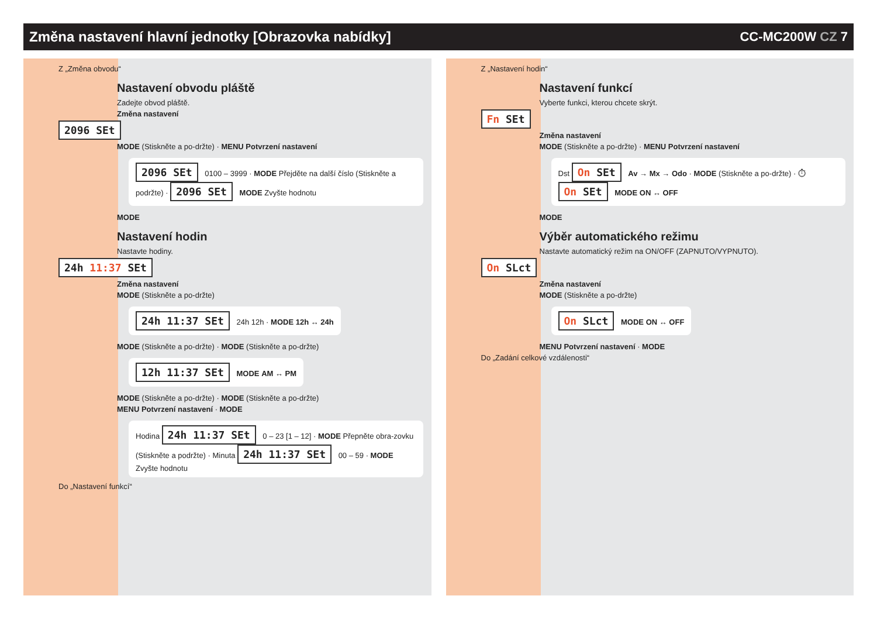Změna nastavení hlavní jednotky [Obrazovka nabídky]
CC-MC200W CZ 7
Z „Změna obvodu“
Nastavení obvodu pláště
Zadejte obvod pláště.
Změna nastavení
2096 SEt
MODE (Stiskněte a po-držte) · MENU Potvrzení nastavení
2096 SEt 0100 – 3999 · MODE Přejděte na další číslo (Stiskněte a podržte) · 2096 SEt MODE Zvyšte hodnotu
MODE
Nastavení hodin
Nastavte hodiny.
24h 11:37 SEt
Změna nastavení
MODE (Stiskněte a po-držte)
24h 11:37 SEt 24h 12h · MODE 12h ↔ 24h
MODE (Stiskněte a po-držte) · MODE (Stiskněte a po-držte)
12h 11:37 SEt MODE AM ↔ PM
MODE (Stiskněte a po-držte) · MODE (Stiskněte a po-držte)
MENU Potvrzení nastavení · MODE
Hodina 24h 11:37 SEt 0 – 23 [1 – 12] · MODE Přepněte obra-zovku (Stiskněte a podržte) · Minuta 24h 11:37 SEt 00 – 59 · MODE Zvyšte hodnotu
Do „Nastavení funkcí“
Z „Nastavení hodin“
Nastavení funkcí
Vyberte funkci, kterou chcete skrýt.
Fn SEt
Změna nastavení
MODE (Stiskněte a po-držte) · MENU Potvrzení nastavení
Dst On SEt Av → Mx → Odo · MODE (Stiskněte a po-držte) · ⏱ On SEt MODE ON ↔ OFF
MODE
Výběr automatického režimu
Nastavte automatický režim na ON/OFF (ZAPNUTO/VYPNUTO).
On SLct
Změna nastavení
MODE (Stiskněte a po-držte)
On SLct MODE ON ↔ OFF
MENU Potvrzení nastavení · MODE
Do „Zadání celkové vzdálenosti“